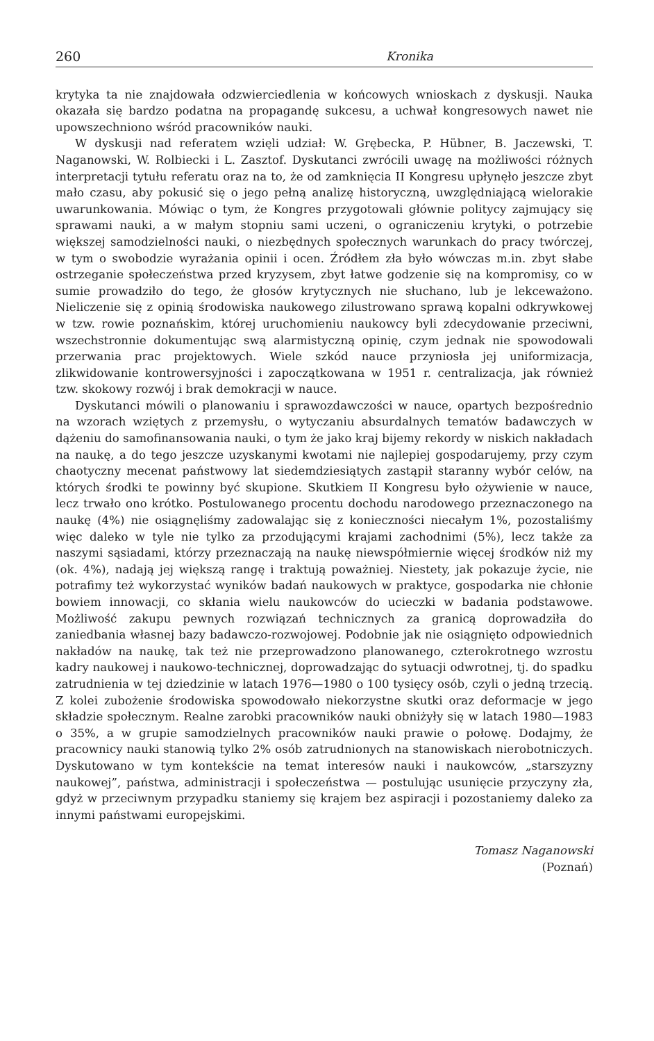260 Kronika
krytyka ta nie znajdowała odzwierciedlenia w końcowych wnioskach z dyskusji. Nauka okazała się bardzo podatna na propagandę sukcesu, a uchwał kongresowych nawet nie upowszechniono wśród pracowników nauki.
W dyskusji nad referatem wzięli udział: W. Grębecka, P. Hübner, B. Jaczewski, T. Naganowski, W. Rolbiecki i L. Zasztof. Dyskutanci zwrócili uwagę na możliwości różnych interpretacji tytułu referatu oraz na to, że od zamknięcia II Kongresu upłynęło jeszcze zbyt mało czasu, aby pokusić się o jego pełną analizę historyczną, uwzględniającą wielorakie uwarunkowania. Mówiąc o tym, że Kongres przygotowali głównie politycy zajmujący się sprawami nauki, a w małym stopniu sami uczeni, o ograniczeniu krytyki, o potrzebie większej samodzielności nauki, o niezbędnych społecznych warunkach do pracy twórczej, w tym o swobodzie wyrażania opinii i ocen. Źródłem zła było wówczas m.in. zbyt słabe ostrzeganie społeczeństwa przed kryzysem, zbyt łatwe godzenie się na kompromisy, co w sumie prowadziło do tego, że głosów krytycznych nie słuchano, lub je lekceważono. Nieliczenie się z opinią środowiska naukowego zilustrowano sprawą kopalni odkrywkowej w tzw. rowie poznańskim, której uruchomieniu naukowcy byli zdecydowanie przeciwni, wszechstronnie dokumentując swą alarmistyczną opinię, czym jednak nie spowodowali przerwania prac projektowych. Wiele szkód nauce przyniosła jej uniformizacja, zlikwidowanie kontrowersyjności i zapoczątkowana w 1951 r. centralizacja, jak również tzw. skokowy rozwój i brak demokracji w nauce.
Dyskutanci mówili o planowaniu i sprawozdawczości w nauce, opartych bezpośrednio na wzorach wziętych z przemysłu, o wytyczaniu absurdalnych tematów badawczych w dążeniu do samofinansowania nauki, o tym że jako kraj bijemy rekordy w niskich nakładach na naukę, a do tego jeszcze uzyskanymi kwotami nie najlepiej gospodarujemy, przy czym chaotyczny mecenat państwowy lat siedemdziesiątych zastąpił staranny wybór celów, na których środki te powinny być skupione. Skutkiem II Kongresu było ożywienie w nauce, lecz trwało ono krótko. Postulowanego procentu dochodu narodowego przeznaczonego na naukę (4%) nie osiągnęliśmy zadowalając się z konieczności niecałym 1%, pozostaliśmy więc daleko w tyle nie tylko za przodującymi krajami zachodnimi (5%), lecz także za naszymi sąsiadami, którzy przeznaczają na naukę niewspółmiernie więcej środków niż my (ok. 4%), nadają jej większą rangę i traktują poważniej. Niestety, jak pokazuje życie, nie potrafimy też wykorzystać wyników badań naukowych w praktyce, gospodarka nie chłonie bowiem innowacji, co skłania wielu naukowców do ucieczki w badania podstawowe. Możliwość zakupu pewnych rozwiązań technicznych za granicą doprowadziła do zaniedbania własnej bazy badawczo-rozwojowej. Podobnie jak nie osiągnięto odpowiednich nakładów na naukę, tak też nie przeprowadzono planowanego, czterokrotnego wzrostu kadry naukowej i naukowo-technicznej, doprowadzając do sytuacji odwrotnej, tj. do spadku zatrudnienia w tej dziedzinie w latach 1976—1980 o 100 tysięcy osób, czyli o jedną trzecią. Z kolei zubożenie środowiska spowodowało niekorzystne skutki oraz deformacje w jego składzie społecznym. Realne zarobki pracowników nauki obniżyły się w latach 1980—1983 o 35%, a w grupie samodzielnych pracowników nauki prawie o połowę. Dodajmy, że pracownicy nauki stanowią tylko 2% osób zatrudnionych na stanowiskach nierobotniczych. Dyskutowano w tym kontekście na temat interesów nauki i naukowców, „starszyzny naukowej”, państwa, administracji i społeczeństwa — postulując usunięcie przyczyny zła, gdyż w przeciwnym przypadku staniemy się krajem bez aspiracji i pozostaniemy daleko za innymi państwami europejskimi.
Tomasz Naganowski
(Poznań)